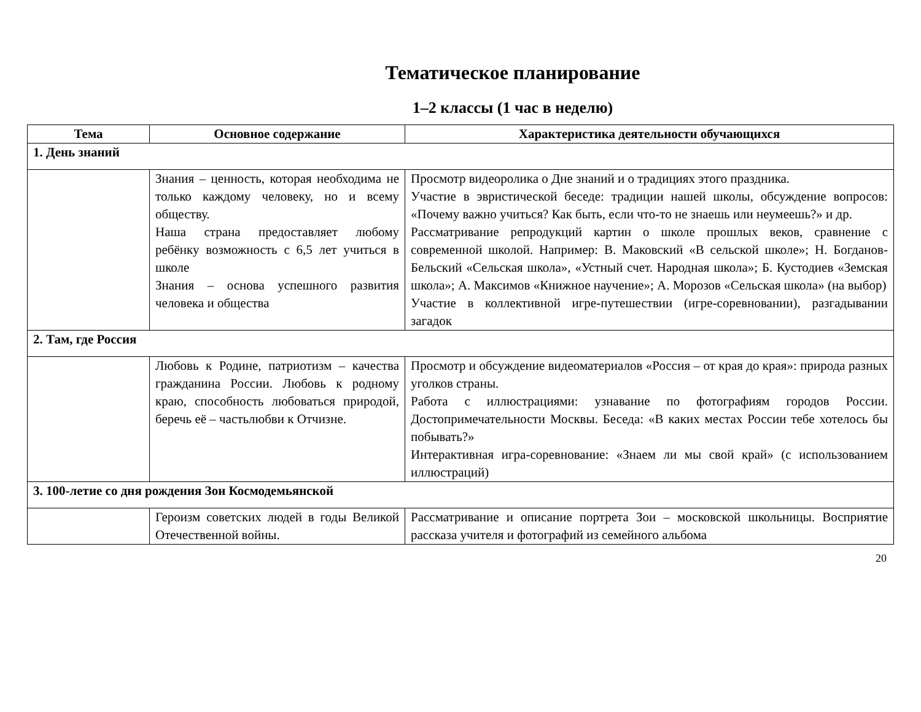Тематическое планирование
1–2 классы (1 час в неделю)
| Тема | Основное содержание | Характеристика деятельности обучающихся |
| --- | --- | --- |
| 1. День знаний | | |
| | Знания – ценность, которая необходима не только каждому человеку, но и всему обществу. Наша страна предоставляет любому ребёнку возможность с 6,5 лет учиться в школе Знания – основа успешного развития человека и общества | Просмотр видеоролика о Дне знаний и о традициях этого праздника. Участие в эвристической беседе: традиции нашей школы, обсуждение вопросов: «Почему важно учиться? Как быть, если что-то не знаешь или неумеешь?» и др. Рассматривание репродукций картин о школе прошлых веков, сравнение с современной школой. Например: В. Маковский «В сельской школе»; Н. Богданов-Бельский «Сельская школа», «Устный счет. Народная школа»; Б. Кустодиев «Земская школа»; А. Максимов «Книжное научение»; А. Морозов «Сельская школа» (на выбор) Участие в коллективной игре-путешествии (игре-соревновании), разгадывании загадок |
| 2. Там, где Россия | | |
| | Любовь к Родине, патриотизм – качества гражданина России. Любовь к родному краю, способность любоваться природой, беречь её – частьлюбви к Отчизне. | Просмотр и обсуждение видеоматериалов «Россия – от края до края»: природа разных уголков страны. Работа с иллюстрациями: узнавание по фотографиям городов России. Достопримечательности Москвы. Беседа: «В каких местах России тебе хотелось бы побывать?» Интерактивная игра-соревнование: «Знаем ли мы свой край» (с использованием иллюстраций) |
| 3. 100-летие со дня рождения Зои Космодемьянской | | |
| | Героизм советских людей в годы Великой Отечественной войны. | Рассматривание и описание портрета Зои – московской школьницы. Восприятие рассказа учителя и фотографий из семейного альбома |
20